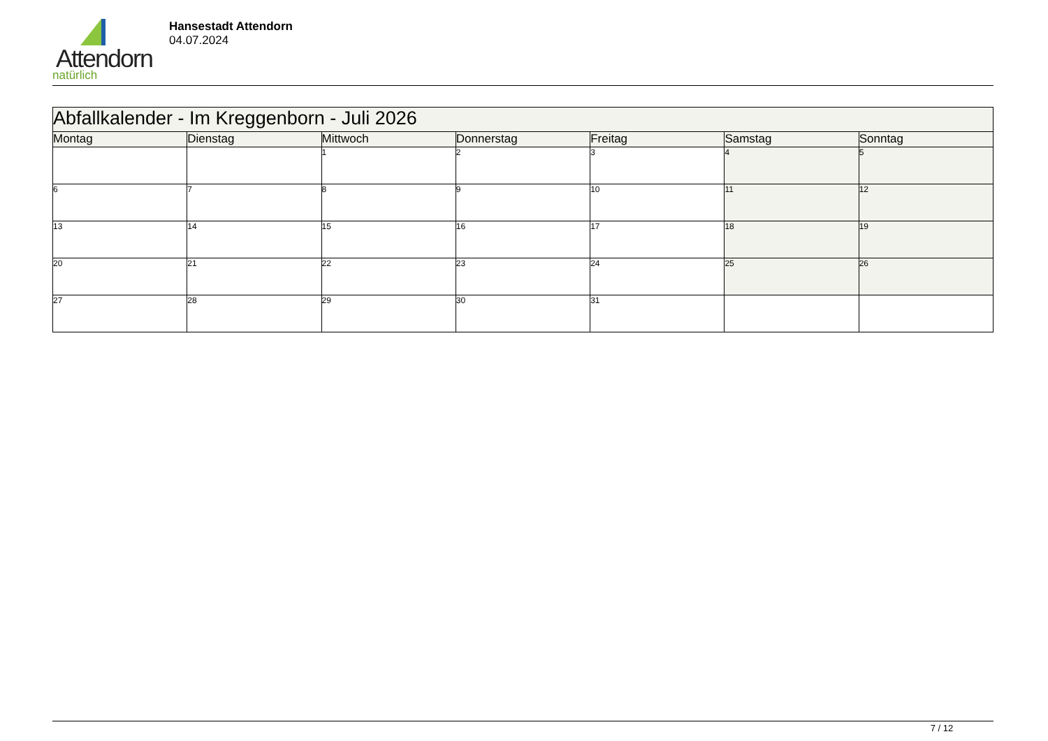Attendorn
natürlich
Hansestadt Attendorn
04.07.2024
| Abfallkalender - Im Kreggenborn - Juli 2026 | | | | | | |
| Montag | Dienstag | Mittwoch | Donnerstag | Freitag | Samstag | Sonntag |
| | | 1 | 2 | 3 | 4 | 5 |
| 6 | 7 | 8 | 9 | 10 | 11 | 12 |
| 13 | 14 | 15 | 16 | 17 | 18 | 19 |
| 20 | 21 | 22 | 23 | 24 | 25 | 26 |
| 27 | 28 | 29 | 30 | 31 | | |
7 / 12